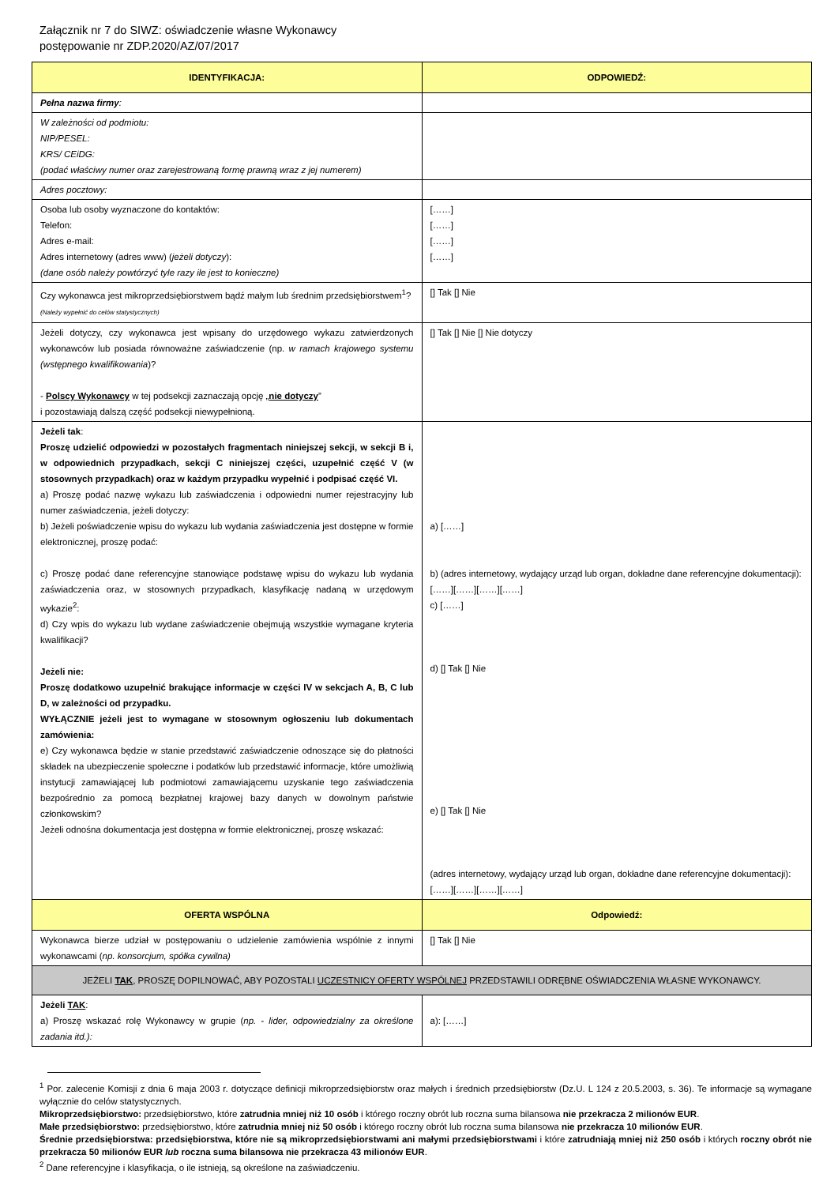Załącznik nr 7 do SIWZ: oświadczenie własne Wykonawcy
postępowanie nr ZDP.2020/AZ/07/2017
| IDENTYFIKACJA: | ODPOWIEDŹ: |
| --- | --- |
| Pełna nazwa firmy : | |
| W zależności od podmiotu: NIP/PESEL: KRS/ CEiDG: (podać właściwy numer oraz zarejestrowaną formę prawną wraz z jej numerem) | |
| Adres pocztowy: | |
| Osoba lub osoby wyznaczone do kontaktów: Telefon: Adres e-mail: Adres internetowy (adres www) ( jeżeli dotyczy ): (dane osób należy powtórzyć tyle razy ile jest to konieczne) | [……] [……] [……] [……] |
| Czy wykonawca jest mikroprzedsiębiorstwem bądź małym lub średnim przedsiębiorstwem<sup>1</sup>? (Należy wypełnić do celów statystycznych) | [] Tak [] Nie |
| Jeżeli dotyczy, czy wykonawca jest wpisany do urzędowego wykazu zatwierdzonych wykonawców lub posiada równoważne zaświadczenie (np. w ramach krajowego systemu (wstępnego kwalifikowania )? - Polscy Wykonawcy w tej podsekcji zaznaczają opcję „ nie dotyczy ” i pozostawiają dalszą część podsekcji niewypełnioną. | [] Tak [] Nie [] Nie dotyczy |
| Jeżeli tak : Proszę udzielić odpowiedzi w pozostałych fragmentach niniejszej sekcji, w sekcji B i, w odpowiednich przypadkach, sekcji C niniejszej części, uzupełnić część V (w stosownych przypadkach) oraz w każdym przypadku wypełnić i podpisać część VI. a) Proszę podać nazwę wykazu lub zaświadczenia i odpowiedni numer rejestracyjny lub numer zaświadczenia, jeżeli dotyczy: b) Jeżeli poświadczenie wpisu do wykazu lub wydania zaświadczenia jest dostępne w formie elektronicznej, proszę podać: c) Proszę podać dane referencyjne stanowiące podstawę wpisu do wykazu lub wydania zaświadczenia oraz, w stosownych przypadkach, klasyfikację nadaną w urzędowym wykazie<sup>2</sup>: d) Czy wpis do wykazu lub wydane zaświadczenie obejmują wszystkie wymagane kryteria kwalifikacji? Jeżeli nie: Proszę dodatkowo uzupełnić brakujące informacje w części IV w sekcjach A, B, C lub D, w zależności od przypadku. WYŁĄCZNIE jeżeli jest to wymagane w stosownym ogłoszeniu lub dokumentach zamówienia: e) Czy wykonawca będzie w stanie przedstawić zaświadczenie odnoszące się do płatności składek na ubezpieczenie społeczne i podatków lub przedstawić informacje, które umożliwią instytucji zamawiającej lub podmiotowi zamawiającemu uzyskanie tego zaświadczenia bezpośrednio za pomocą bezpłatnej krajowej bazy danych w dowolnym państwie członkowskim? Jeżeli odnośna dokumentacja jest dostępna w formie elektronicznej, proszę wskazać: | a) [……] b) (adres internetowy, wydający urząd lub organ, dokładne dane referencyjne dokumentacji): [……][……][……][……] c) [……] d) [] Tak [] Nie e) [] Tak [] Nie (adres internetowy, wydający urząd lub organ, dokładne dane referencyjne dokumentacji): [……][……][……][……] |
| OFERTA WSPÓLNA | Odpowiedź: |
| Wykonawca bierze udział w postępowaniu o udzielenie zamówienia wspólnie z innymi wykonawcami ( np. konsorcjum, spółka cywilna) | [] Tak [] Nie |
| JEŻELI TAK , PROSZĘ DOPILNOWAĆ, ABY POZOSTALI UCZESTNICY OFERTY WSPÓLNEJ PRZEDSTAWILI ODRĘBNE OŚWIADCZENIA WŁASNE WYKONAWCY. | |
| Jeżeli TAK : a) Proszę wskazać rolę Wykonawcy w grupie ( np. - lider, odpowiedzialny za określone zadania itd.): | a): [……] |
<sup>1</sup> Por. zalecenie Komisji z dnia 6 maja 2003 r. dotyczące definicji mikroprzedsiębiorstw oraz małych i średnich przedsiębiorstw (Dz.U. L 124 z 20.5.2003, s. 36). Te informacje są wymagane wyłącznie do celów statystycznych.
Mikroprzedsiębiorstwo: przedsiębiorstwo, które zatrudnia mniej niż 10 osób i którego roczny obrót lub roczna suma bilansowa nie przekracza 2 milionów EUR.
Małe przedsiębiorstwo: przedsiębiorstwo, które zatrudnia mniej niż 50 osób i którego roczny obrót lub roczna suma bilansowa nie przekracza 10 milionów EUR.
Średnie przedsiębiorstwa: przedsiębiorstwa, które nie są mikroprzedsiębiorstwami ani małymi przedsiębiorstwami i które zatrudniają mniej niż 250 osób i których roczny obrót nie przekracza 50 milionów EUR lub roczna suma bilansowa nie przekracza 43 milionów EUR.
<sup>2</sup> Dane referencyjne i klasyfikacja, o ile istnieją, są określone na zaświadczeniu.